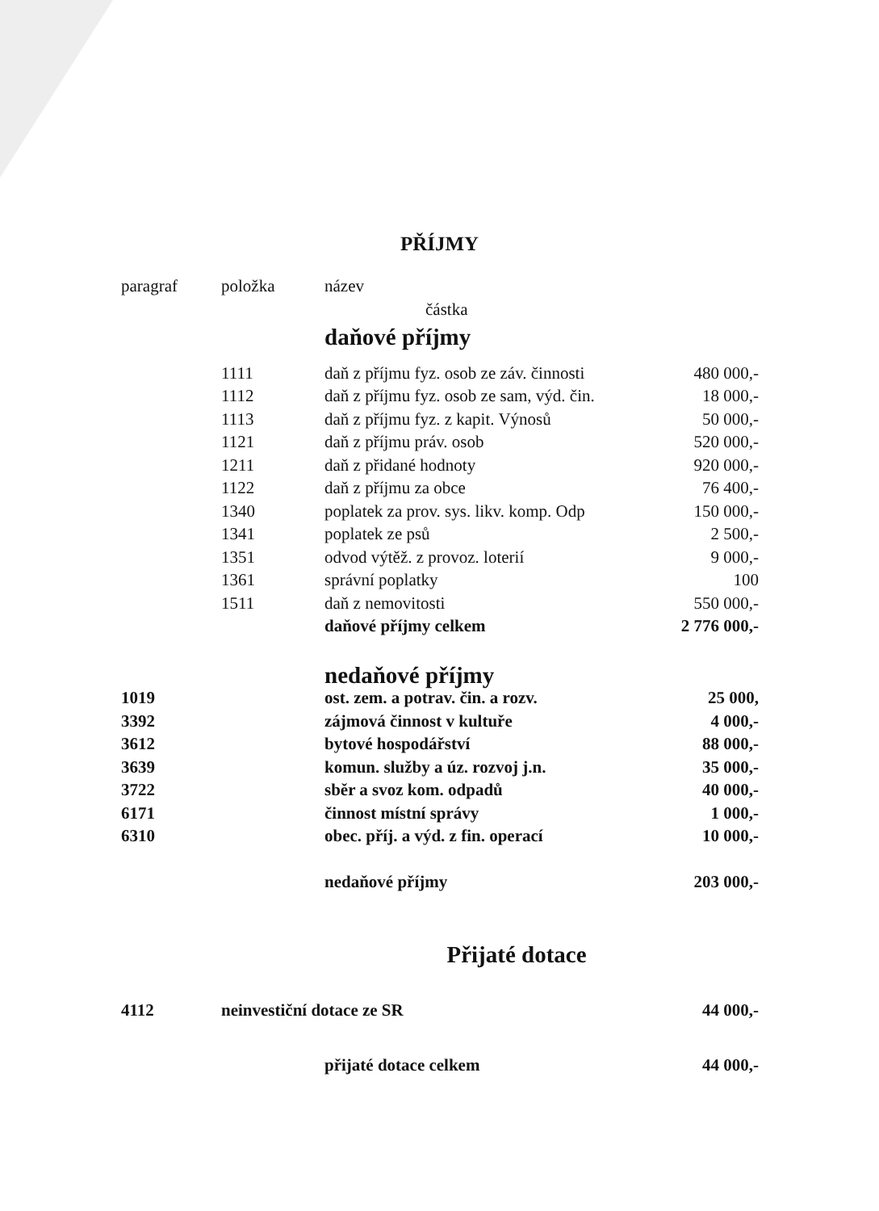PŘÍJMY
| paragraf | položka | název | |
| --- | --- | --- | --- |
| | | částka | |
| | | daňové příjmy | |
| | 1111 | daň z příjmu fyz. osob ze záv. činnosti | 480 000,- |
| | 1112 | daň z příjmu fyz. osob ze sam, výd. čin. | 18 000,- |
| | 1113 | daň z příjmu fyz. z kapit. Výnosů | 50 000,- |
| | 1121 | daň z příjmu práv. osob | 520 000,- |
| | 1211 | daň z přidané hodnoty | 920 000,- |
| | 1122 | daň z příjmu za obce | 76 400,- |
| | 1340 | poplatek za prov. sys. likv. komp. Odp | 150 000,- |
| | 1341 | poplatek ze psů | 2 500,- |
| | 1351 | odvod výtěž. z provoz. loterií | 9 000,- |
| | 1361 | správní poplatky | 100 |
| | 1511 | daň z nemovitosti | 550 000,- |
| | | daňové příjmy celkem | 2 776 000,- |
| | | nedaňové příjmy | |
| 1019 | | ost. zem. a potrav. čin. a rozv. | 25 000, |
| 3392 | | zájmová činnost v kultuře | 4 000,- |
| 3612 | | bytové hospodářství | 88 000,- |
| 3639 | | komun. služby a úz. rozvoj j.n. | 35 000,- |
| 3722 | | sběr a svoz kom. odpadů | 40 000,- |
| 6171 | | činnost místní správy | 1 000,- |
| 6310 | | obec. příj. a výd. z fin. operací | 10 000,- |
| | | nedaňové příjmy | 203 000,- |
| Přijaté dotace | | | |
| 4112 | neinvestiční dotace ze SR | | 44 000,- |
| | | přijaté dotace celkem | 44 000,- |